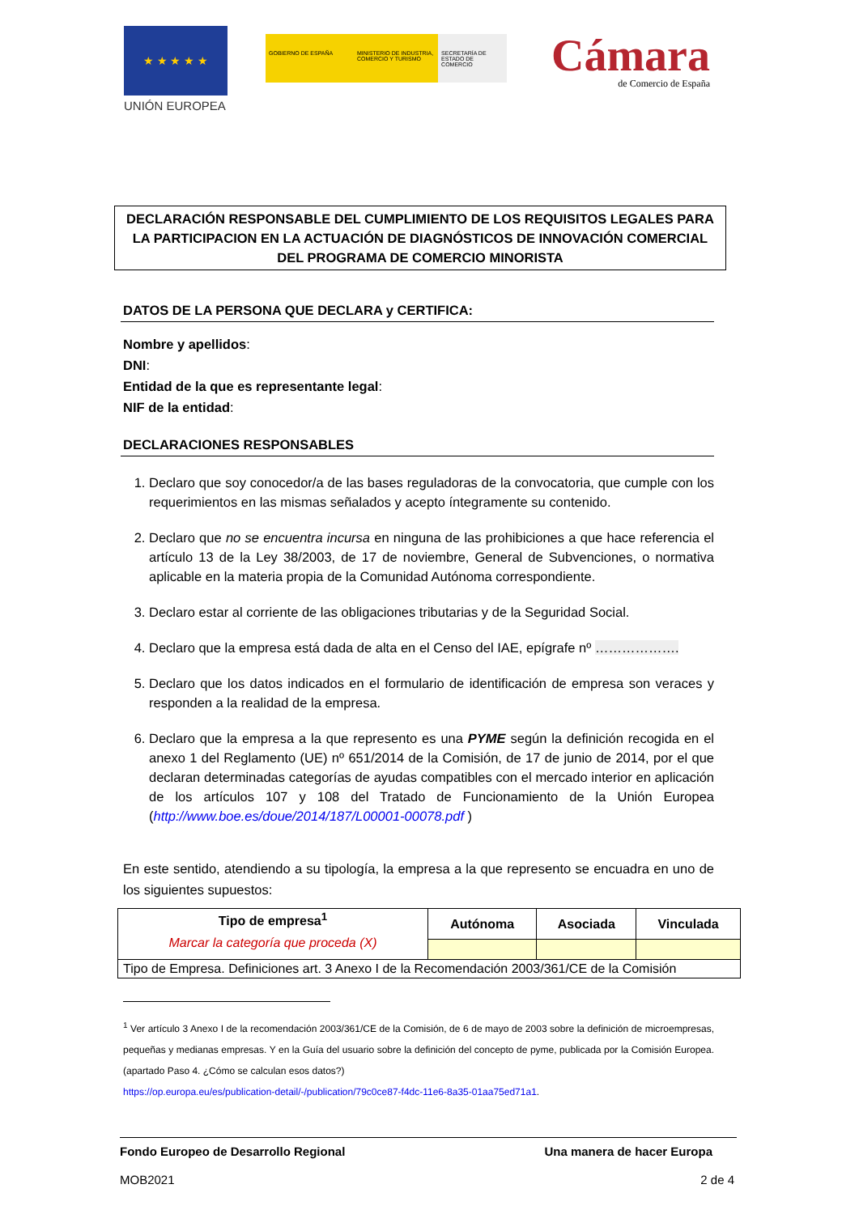★ ★ ★ ★ ★
UNIÓN EUROPEA
GOBIERNO DE ESPAÑA MINISTERIO DE INDUSTRIA, COMERCIO Y TURISMO
SECRETARÍA DE ESTADO DE COMERCIO
Cámara
de Comercio de España
DECLARACIÓN RESPONSABLE DEL CUMPLIMIENTO DE LOS REQUISITOS LEGALES PARA LA PARTICIPACION EN LA ACTUACIÓN DE DIAGNÓSTICOS DE INNOVACIÓN COMERCIAL DEL PROGRAMA DE COMERCIO MINORISTA
DATOS DE LA PERSONA QUE DECLARA y CERTIFICA:
Nombre y apellidos:
DNI:
Entidad de la que es representante legal:
NIF de la entidad:
DECLARACIONES RESPONSABLES
1. Declaro que soy conocedor/a de las bases reguladoras de la convocatoria, que cumple con los requerimientos en las mismas señalados y acepto íntegramente su contenido.
2. Declaro que no se encuentra incursa en ninguna de las prohibiciones a que hace referencia el artículo 13 de la Ley 38/2003, de 17 de noviembre, General de Subvenciones, o normativa aplicable en la materia propia de la Comunidad Autónoma correspondiente.
3. Declaro estar al corriente de las obligaciones tributarias y de la Seguridad Social.
4. Declaro que la empresa está dada de alta en el Censo del IAE, epígrafe nº ……………….
5. Declaro que los datos indicados en el formulario de identificación de empresa son veraces y responden a la realidad de la empresa.
6. Declaro que la empresa a la que represento es una PYME según la definición recogida en el anexo 1 del Reglamento (UE) nº 651/2014 de la Comisión, de 17 de junio de 2014, por el que declaran determinadas categorías de ayudas compatibles con el mercado interior en aplicación de los artículos 107 y 108 del Tratado de Funcionamiento de la Unión Europea (http://www.boe.es/doue/2014/187/L00001-00078.pdf )
En este sentido, atendiendo a su tipología, la empresa a la que represento se encuadra en uno de los siguientes supuestos:
| Tipo de empresa<sup>1</sup> Marcar la categoría que proceda (X) | Autónoma | Asociada | Vinculada |
| --- | --- | --- | --- |
| Tipo de Empresa. Definiciones art. 3 Anexo I de la Recomendación 2003/361/CE de la Comisión | | | |
<sup>1</sup> Ver artículo 3 Anexo I de la recomendación 2003/361/CE de la Comisión, de 6 de mayo de 2003 sobre la definición de microempresas, pequeñas y medianas empresas. Y en la Guía del usuario sobre la definición del concepto de pyme, publicada por la Comisión Europea. (apartado Paso 4. ¿Cómo se calculan esos datos?)
https://op.europa.eu/es/publication-detail/-/publication/79c0ce87-f4dc-11e6-8a35-01aa75ed71a1.
Fondo Europeo de Desarrollo Regional Una manera de hacer Europa
MOB2021 2 de 4